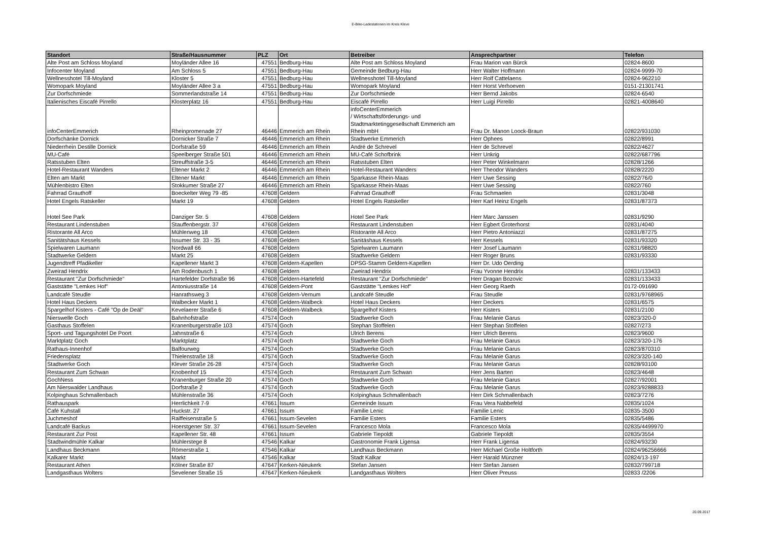E-Bike-Ladestationen im Kreis Kleve
| Standort | Straße/Hausnummer | PLZ | Ort | Betreiber | Ansprechpartner | Telefon |
| --- | --- | --- | --- | --- | --- | --- |
| Alte Post am Schloss Moyland | Moyländer Allee 16 | 47551 | Bedburg-Hau | Alte Post am Schloss Moyland | Frau Marion van Bürck | 02824-8600 |
| Infocenter Moyland | Am Schloss 5 | 47551 | Bedburg-Hau | Gemeinde Bedburg-Hau | Herr Walter Hoffmann | 02824-9999-70 |
| Wellnesshotel Till-Moyland | Kloster 5 | 47551 | Bedburg-Hau | Wellnesshotel Till-Moyland | Herr Rolf Cattelaens | 02824-962210 |
| Womopark Moyland | Moyländer Allee 3 a | 47551 | Bedburg-Hau | Womopark Moyland | Herr Horst Verhoeven | 0151-21301741 |
| Zur Dorfschmiede | Sommerlandstraße 14 | 47551 | Bedburg-Hau | Zur Dorfschmiede | Herr Bernd Jakobs | 02824-6540 |
| Italienisches Eiscafé Pirrello | Klosterplatz 16 | 47551 | Bedburg-Hau | Eiscafé Pirrello | Herr Luigi Pirrello | 02821-4008640 |
| infoCenterEmmerich | Rheinpromenade 27 | 46446 | Emmerich am Rhein | infoCenterEmmerich / Wirtschaftsförderungs- und Stadtmarktetinggesellschaft Emmerich am Rhein mbH | Frau Dr. Manon Loock-Braun | 02822/931030 |
| Dorfschänke Dornick | Dornicker Straße 7 | 46446 | Emmerich am Rhein | Stadtwerke Emmerich | Herr Ophees | 02822/8991 |
| Niederrhein Destille Dornick | Dorfstraße 59 | 46446 | Emmerich am Rhein | André de Schrevel | Herr de Schrevel | 02822/4627 |
| MU-Café | Speelberger Straße 501 | 46446 | Emmerich am Rhein | MU-Café Schofbrink | Herr Unkrig | 02822/687796 |
| Ratsstuben Elten | Streuffstraße 3-5 | 46446 | Emmerich am Rhein | Ratsstuben Elten | Herr Peter Winkelmann | 02828/1266 |
| Hotel-Restaurant Wanders | Eltener Markt 2 | 46446 | Emmerich am Rhein | Hotel-Restaurant Wanders | Herr Theodor Wanders | 02828/2220 |
| Elten am Markt | Eltener Markt | 46446 | Emmerich am Rhein | Sparkasse Rhein-Maas | Herr Uwe Sessing | 02822/76/0 |
| Mühlenbistro Elten | Stokkumer Straße 27 | 46446 | Emmerich am Rhein | Sparkasse Rhein-Maas | Herr Uwe Sessing | 02822/760 |
| Fahrrad Grauthoff | Boeckelter Weg 79 -85 | 47608 | Geldern | Fahrrad Grauthoff | Frau Schmaelen | 02831/3048 |
| Hotel Engels Ratskeller | Markt 19 | 47608 | Geldern | Hotel Engels Ratskeller | Herr Karl Heinz Engels | 02831/87373 |
| Hotel See Park | Danziger Str. 5 | 47608 | Geldern | Hotel See Park | Herr Marc Janssen | 02831/9290 |
| Restaurant Lindenstuben | Stauffenbergstr. 37 | 47608 | Geldern | Restaurant Lindenstuben | Herr Egbert Groterhorst | 02831/4040 |
| Ristorante All Arco | Mühlenweg 18 | 47608 | Geldern | Ristorante All Arco | Herr Pietro Antoniazzi | 02831/87275 |
| Sanitätshaus Kessels | Issumer Str. 33 - 35 | 47608 | Geldern | Sanitäshaus Kessels | Herr Kessels | 02831/93320 |
| Spielwaren Laumann | Nordwall 66 | 47608 | Geldern | Spielwaren Laumann | Herr Josef Laumann | 02831/98820 |
| Stadtwerke Geldern | Markt 25 | 47608 | Geldern | Stadtwerke Geldern | Herr Roger Bruns | 02831/93330 |
| Jugendtreff Pfadikeller | Kapellener Markt 3 | 47608 | Geldern-Kapellen | DPSG-Stamm Geldern-Kapellen | Herr Dr. Udo Oerding | |
| Zweirad Hendrix | Am Rodenbusch 1 | 47608 | Geldern | Zweirad Hendrix | Frau Yvonne Hendrix | 02831/133433 |
| Restaurant "Zur Dorfschmiede" | Hartefelder Dorfstraße 96 | 47608 | Geldern-Hartefeld | Restaurant "Zur Dorfschmiede" | Herr Dragan Bozovic | 02831/133433 |
| Gaststätte "Lemkes Hof" | Antoniusstraße 14 | 47608 | Geldern-Pont | Gaststätte "Lemkes Hof" | Herr Georg Raeth | 0172-091690 |
| Landcafé Steudle | Hanrathsweg 3 | 47608 | Geldern-Vernum | Landcafé Steudle | Frau Steudle | 02831/9768965 |
| Hotel Haus Deckers | Walbecker Markt 1 | 47608 | Geldern-Walbeck | Hotel Haus Deckers | Herr Deckers | 02831/6575 |
| Spargelhof Kisters - Café "Op de Deäl" | Kevelaerer Straße 6 | 47608 | Geldern-Walbeck | Spargelhof Kisters | Herr Kisters | 02831/2100 |
| Nierswelle Goch | Bahnhofstraße | 47574 | Goch | Stadtwerke Goch | Frau Melanie Garus | 02823/320-0 |
| Gasthaus Stoffelen | Kranenburgerstraße 103 | 47574 | Goch | Stephan Stoffelen | Herr Stephan Stoffelen | 02827/273 |
| Sport- und Tagungshotel De Poort | Jahnstraße 6 | 47574 | Goch | Ulrich Berens | Herr Ulrich Berens | 02823/9600 |
| Marktplatz Goch | Marktplatz | 47574 | Goch | Stadtwerke Goch | Frau Melanie Garus | 02823/320-176 |
| Rathaus-Innenhof | Balfourweg | 47574 | Goch | Stadtwerke Goch | Frau Melanie Garus | 02823/870310 |
| Friedensplatz | Thielenstraße 18 | 47574 | Goch | Stadtwerke Goch | Frau Melanie Garus | 02823/320-140 |
| Stadtwerke Goch | Klever Straße 26-28 | 47574 | Goch | Stadtwerke Goch | Frau Melanie Garus | 02828/93100 |
| Restaurant Zum Schwan | Knobenhof 15 | 47574 | Goch | Restaurant Zum Schwan | Herr Jens Barten | 02823/4648 |
| GochNess | Kranenburger Straße 20 | 47574 | Goch | Stadtwerke Goch | Frau Melanie Garus | 02827/92001 |
| Am Nierswalder Landhaus | Dorfstraße 2 | 47574 | Goch | Stadtwerke Goch | Frau Melanie Garus | 02823/9288833 |
| Kolpinghaus Schmallenbach | Mühlenstraße 36 | 47574 | Goch | Kolpinghaus Schmallenbach | Herr Dirk Schmallenbach | 02823/7276 |
| Rathauspark | Herrlichkeit 7-9 | 47661 | Issum | Gemeinde Issum | Frau Vera Nabbefeld | 02835/1024 |
| Café Kuhstall | Huckstr. 27 | 47661 | Issum | Familie Lenic | Familie Lenic | 02835-3500 |
| Juchmeshof | Raiffeisenstraße 5 | 47661 | Issum-Sevelen | Familie Esters | Familie Esters | 02835/5486 |
| Landcafé Backus | Hoerstgener Str. 37 | 47661 | Issum-Sevelen | Francesco Mola | Francesco Mola | 02835/4499970 |
| Restaurant Zur Post | Kapellener Str. 48 | 47661 | Issum | Gabriele Tiepoldt | Gabriele Tiepoldt | 02835/3554 |
| Stadtwindmühle Kalkar | Mühlerstege 8 | 47546 | Kalkar | Gastronomie Frank Ligensa | Herr Frank Ligensa | 02824/93230 |
| Landhaus Beckmann | Römerstraße 1 | 47546 | Kalkar | Landhaus Beckmann | Herr Michael Große Holtforth | 02824/96256666 |
| Kalkarer Markt | Markt | 47546 | Kalkar | Stadt Kalkar | Herr Harald Münzner | 02824/13-197 |
| Restaurant Athen | Kölner Straße 87 | 47647 | Kerken-Nieukerk | Stefan Jansen | Herr Stefan Jansen | 02832/799718 |
| Landgasthaus Wolters | Sevelener Straße 15 | 47647 | Kerken-Nieukerk | Landgasthaus Wolters | Herr Oliver Preuss | 02833 /2206 |
20.09.2017